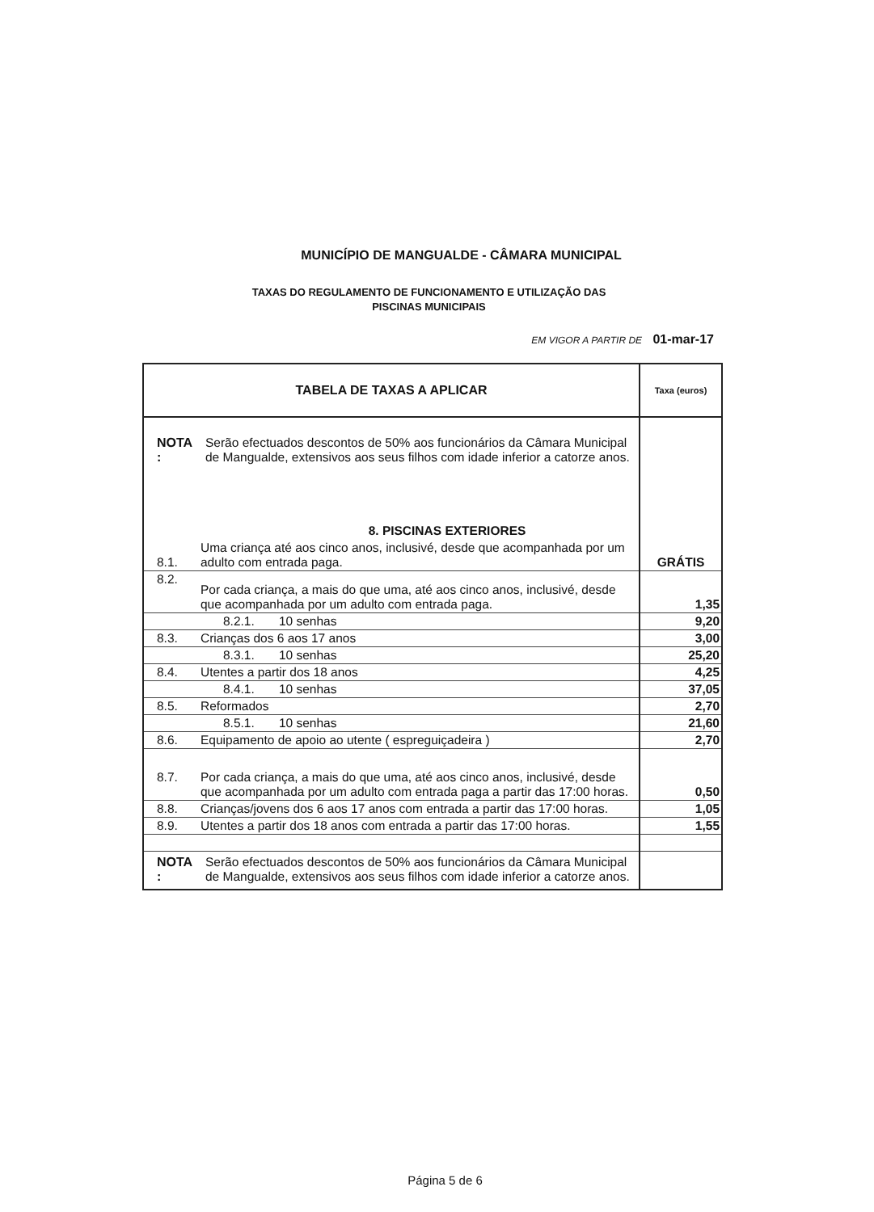MUNICÍPIO DE MANGUALDE - CÂMARA MUNICIPAL
TAXAS DO REGULAMENTO DE FUNCIONAMENTO E UTILIZAÇÃO DAS
PISCINAS MUNICIPAIS
EM VIGOR A PARTIR DE 01-mar-17
| TABELA DE TAXAS A APLICAR | | Taxa (euros) |
| --- | --- | --- |
| NOTA : | Serão efectuados descontos de 50% aos funcionários da Câmara Municipal de Mangualde, extensivos aos seus filhos com idade inferior a catorze anos. | |
| 8. PISCINAS EXTERIORES | | |
| 8.1. | Uma criança até aos cinco anos, inclusivé, desde que acompanhada por um adulto com entrada paga. | GRÁTIS |
| 8.2. | Por cada criança, a mais do que uma, até aos cinco anos, inclusivé, desde que acompanhada por um adulto com entrada paga. | 1,35 |
| | 8.2.1. 10 senhas | 9,20 |
| 8.3. | Crianças dos 6 aos 17 anos | 3,00 |
| | 8.3.1. 10 senhas | 25,20 |
| 8.4. | Utentes a partir dos 18 anos | 4,25 |
| | 8.4.1. 10 senhas | 37,05 |
| 8.5. | Reformados | 2,70 |
| | 8.5.1. 10 senhas | 21,60 |
| 8.6. | Equipamento de apoio ao utente ( espreguiçadeira ) | 2,70 |
| 8.7. | Por cada criança, a mais do que uma, até aos cinco anos, inclusivé, desde que acompanhada por um adulto com entrada paga a partir das 17:00 horas. | 0,50 |
| 8.8. | Crianças/jovens dos 6 aos 17 anos com entrada a partir das 17:00 horas. | 1,05 |
| 8.9. | Utentes a partir dos 18 anos com entrada a partir das 17:00 horas. | 1,55 |
| NOTA : | Serão efectuados descontos de 50% aos funcionários da Câmara Municipal de Mangualde, extensivos aos seus filhos com idade inferior a catorze anos. | |
Página 5 de 6